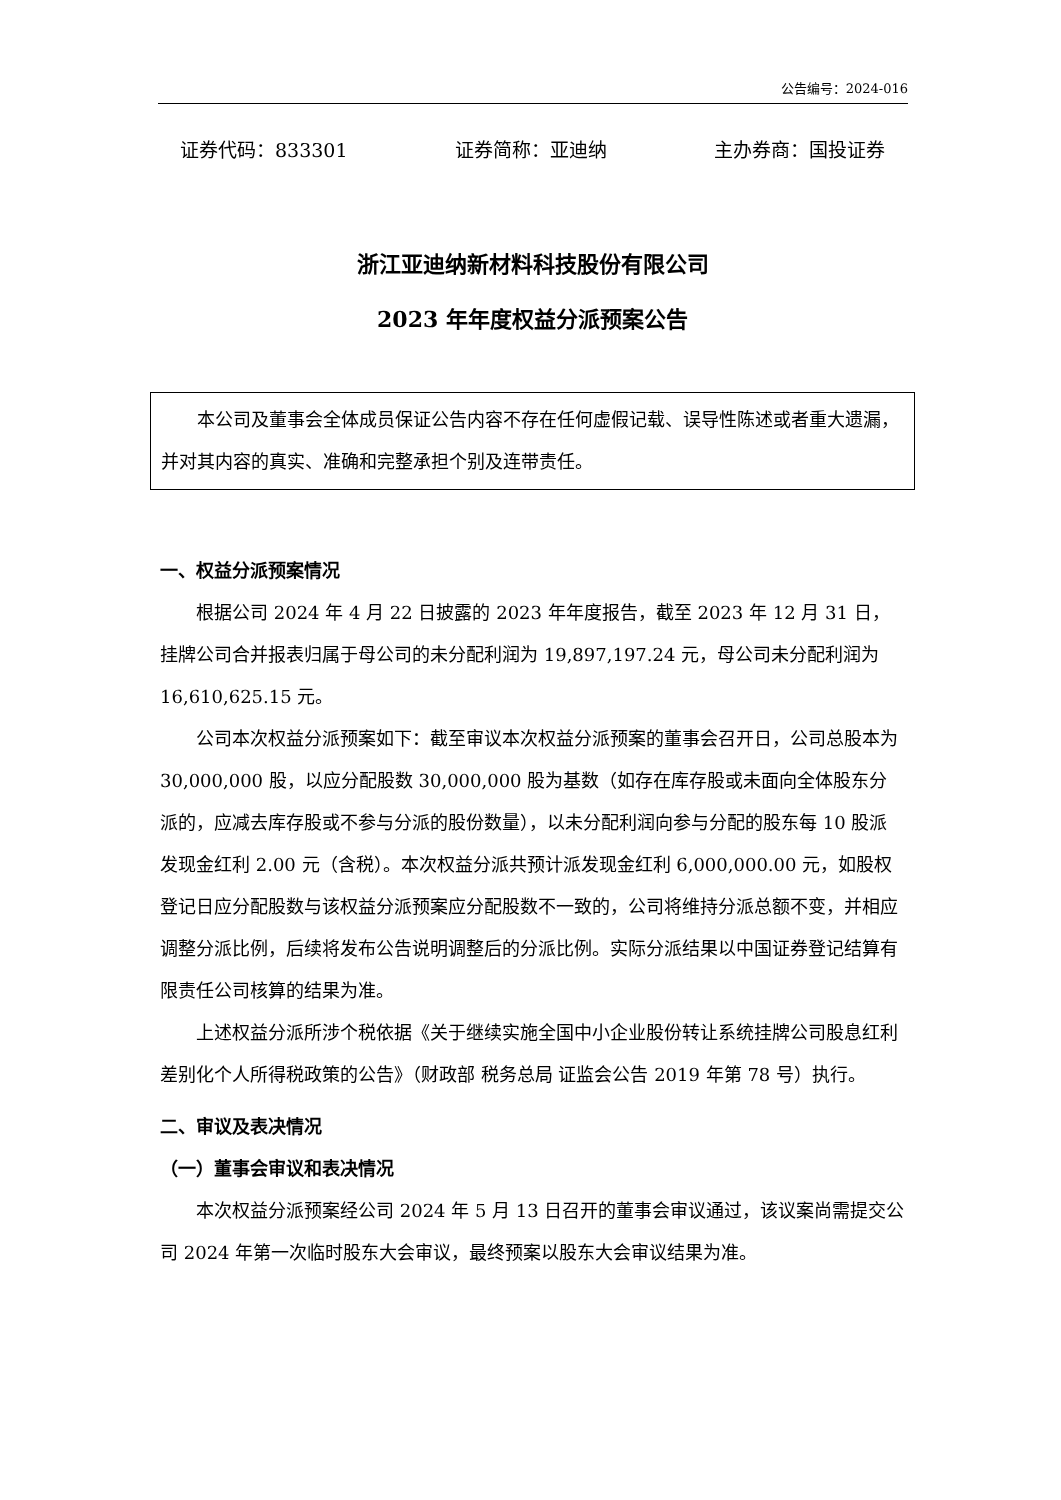公告编号：2024-016
证券代码：833301 证券简称：亚迪纳 主办券商：国投证券
浙江亚迪纳新材料科技股份有限公司
2023 年年度权益分派预案公告
本公司及董事会全体成员保证公告内容不存在任何虚假记载、误导性陈述或者重大遗漏，并对其内容的真实、准确和完整承担个别及连带责任。
一、权益分派预案情况
根据公司 2024 年 4 月 22 日披露的 2023 年年度报告，截至 2023 年 12 月 31 日，挂牌公司合并报表归属于母公司的未分配利润为 19,897,197.24 元，母公司未分配利润为 16,610,625.15 元。
公司本次权益分派预案如下：截至审议本次权益分派预案的董事会召开日，公司总股本为 30,000,000 股，以应分配股数 30,000,000 股为基数（如存在库存股或未面向全体股东分派的，应减去库存股或不参与分派的股份数量），以未分配利润向参与分配的股东每 10 股派发现金红利 2.00 元（含税）。本次权益分派共预计派发现金红利 6,000,000.00 元，如股权登记日应分配股数与该权益分派预案应分配股数不一致的，公司将维持分派总额不变，并相应调整分派比例，后续将发布公告说明调整后的分派比例。实际分派结果以中国证券登记结算有限责任公司核算的结果为准。
上述权益分派所涉个税依据《关于继续实施全国中小企业股份转让系统挂牌公司股息红利差别化个人所得税政策的公告》（财政部 税务总局 证监会公告 2019 年第 78 号）执行。
二、审议及表决情况
（一）董事会审议和表决情况
本次权益分派预案经公司 2024 年 5 月 13 日召开的董事会审议通过，该议案尚需提交公司 2024 年第一次临时股东大会审议，最终预案以股东大会审议结果为准。